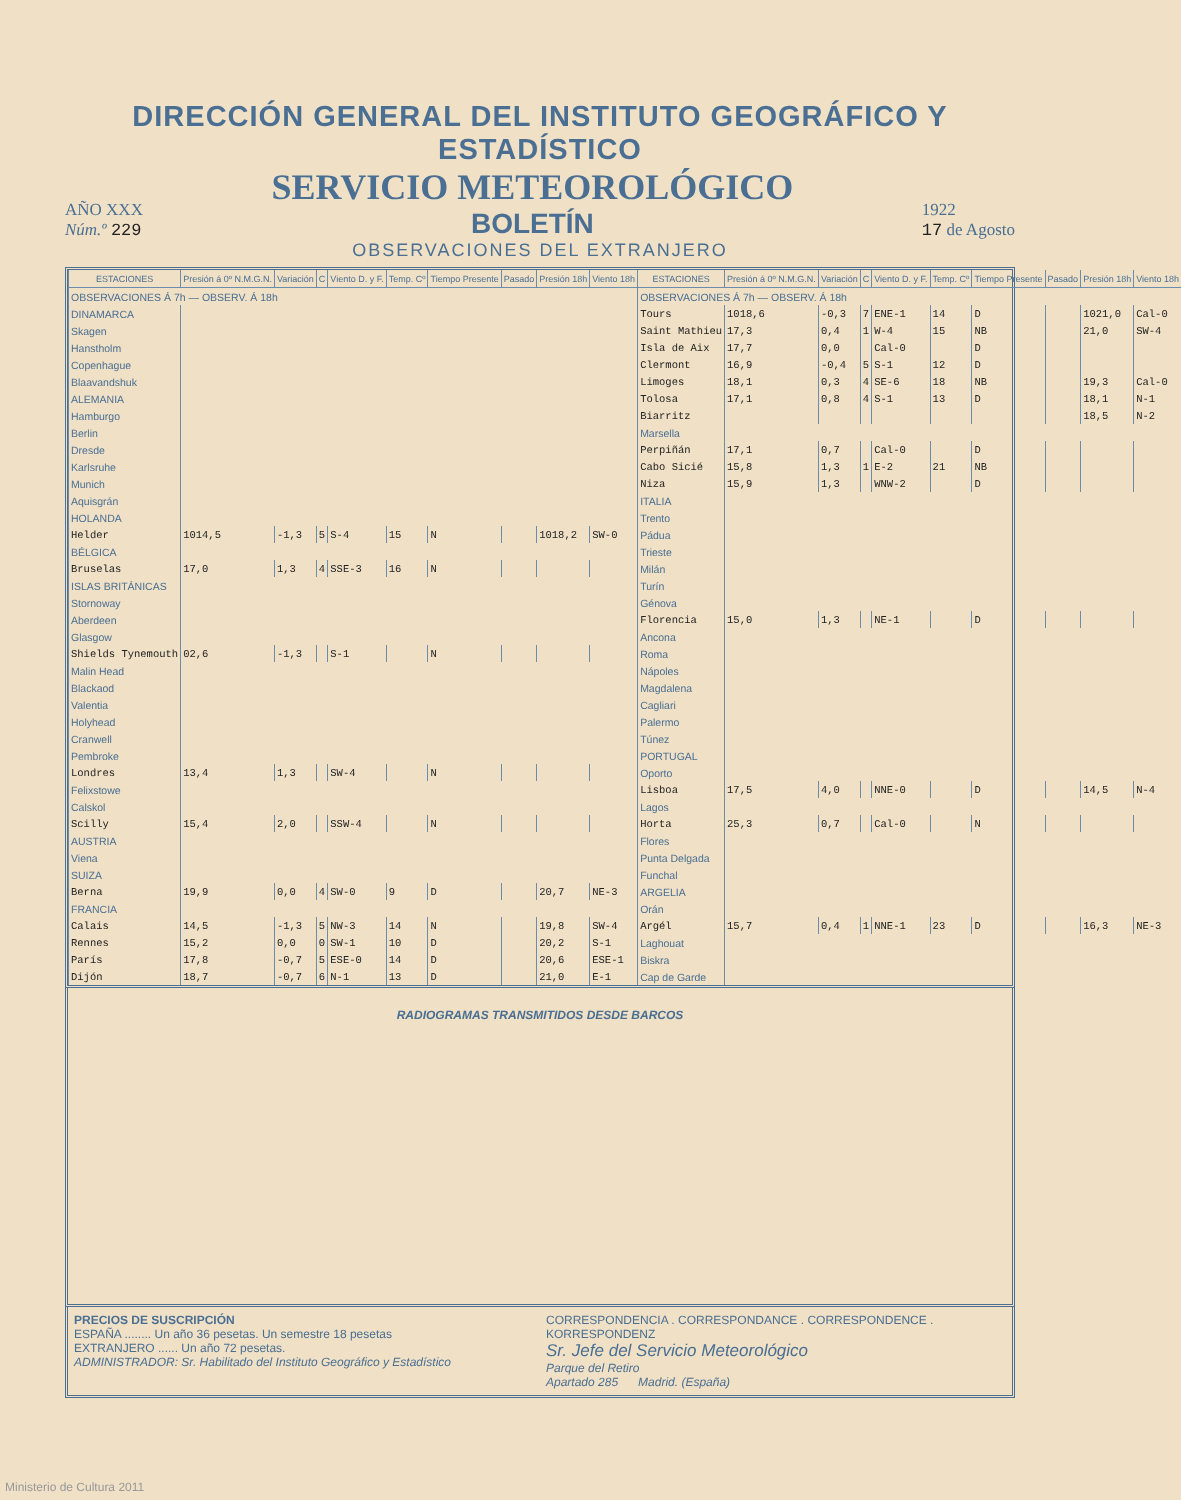DIRECCIÓN GENERAL DEL INSTITUTO GEOGRÁFICO Y ESTADÍSTICO
AÑO XXX
Núm.º 229
SERVICIO METEOROLÓGICO
BOLETÍN
1922
17 de Agosto
OBSERVACIONES DEL EXTRANJERO
| ESTACIONES | Presión á 0º N.M.G.N. | Variación | C | Viento D. y F. | Temp. Cº | Tiempo Presente | Pasado | Presión 18h | Viento 18h |
| --- | --- | --- | --- | --- | --- | --- | --- | --- | --- |
| OBSERVACIONES Á 7h — OBSERV. Á 18h | | | | | | | | | |
| DINAMARCA | | | | | | | | | |
| Skagen | | | | | | | | | |
| Hanstholm | | | | | | | | | |
| Copenhague | | | | | | | | | |
| Blaavandshuk | | | | | | | | | |
| ALEMANIA | | | | | | | | | |
| Hamburgo | | | | | | | | | |
| Berlin | | | | | | | | | |
| Dresde | | | | | | | | | |
| Karlsruhe | | | | | | | | | |
| Munich | | | | | | | | | |
| Aquisgrán | | | | | | | | | |
| HOLANDA | | | | | | | | | |
| Helder | 1014,5 | -1,3 | 5 | S-4 | 15 | N | | 1018,2 | SW-0 |
| BÉLGICA | | | | | | | | | |
| Bruselas | 17,0 | 1,3 | 4 | SSE-3 | 16 | N | | | |
| ISLAS BRITÁNICAS | | | | | | | | | |
| Stornoway | | | | | | | | | |
| Aberdeen | | | | | | | | | |
| Glasgow | | | | | | | | | |
| Shields Tynemouth | 02,6 | -1,3 | | S-1 | | N | | | |
| Malin Head | | | | | | | | | |
| Blackaod | | | | | | | | | |
| Valentia | | | | | | | | | |
| Holyhead | | | | | | | | | |
| Cranwell | | | | | | | | | |
| Pembroke | | | | | | | | | |
| Londres | 13,4 | 1,3 | | SW-4 | | N | | | |
| Felixstowe | | | | | | | | | |
| Calskol | | | | | | | | | |
| Scilly | 15,4 | 2,0 | | SSW-4 | | N | | | |
| AUSTRIA | | | | | | | | | |
| Viena | | | | | | | | | |
| SUIZA | | | | | | | | | |
| Berna | 19,9 | 0,0 | 4 | SW-0 | 9 | D | | 20,7 | NE-3 |
| FRANCIA | | | | | | | | | |
| Calais | 14,5 | -1,3 | 5 | NW-3 | 14 | N | | 19,8 | SW-4 |
| Rennes | 15,2 | 0,0 | 0 | SW-1 | 10 | D | | 20,2 | S-1 |
| París | 17,8 | -0,7 | 5 | ESE-0 | 14 | D | | 20,6 | ESE-1 |
| Dijón | 18,7 | -0,7 | 6 | N-1 | 13 | D | | 21,0 | E-1 |
| ESTACIONES | Presión á 0º N.M.G.N. | Variación | C | Viento D. y F. | Temp. Cº | Tiempo Presente | Pasado | Presión 18h | Viento 18h |
| --- | --- | --- | --- | --- | --- | --- | --- | --- | --- |
| OBSERVACIONES Á 7h — OBSERV. Á 18h | | | | | | | | | |
| Tours | 1018,6 | -0,3 | 7 | ENE-1 | 14 | D | | 1021,0 | Cal-0 |
| Saint Mathieu | 17,3 | 0,4 | 1 | W-4 | 15 | NB | | 21,0 | SW-4 |
| Isla de Aix | 17,7 | 0,0 | | Cal-0 | | D | | | |
| Clermont | 16,9 | -0,4 | 5 | S-1 | 12 | D | | | |
| Limoges | 18,1 | 0,3 | 4 | SE-6 | 18 | NB | | 19,3 | Cal-0 |
| Tolosa | 17,1 | 0,8 | 4 | S-1 | 13 | D | | 18,1 | N-1 |
| Biarritz | | | | | | | | 18,5 | N-2 |
| Marsella | | | | | | | | | |
| Perpiñán | 17,1 | 0,7 | | Cal-0 | | D | | | |
| Cabo Sicié | 15,8 | 1,3 | 1 | E-2 | 21 | NB | | | |
| Niza | 15,9 | 1,3 | | WNW-2 | | D | | | |
| ITALIA | | | | | | | | | |
| Trento | | | | | | | | | |
| Pádua | | | | | | | | | |
| Trieste | | | | | | | | | |
| Milán | | | | | | | | | |
| Turín | | | | | | | | | |
| Génova | | | | | | | | | |
| Florencia | 15,0 | 1,3 | | NE-1 | | D | | | |
| Ancona | | | | | | | | | |
| Roma | | | | | | | | | |
| Nápoles | | | | | | | | | |
| Magdalena | | | | | | | | | |
| Cagliari | | | | | | | | | |
| Palermo | | | | | | | | | |
| Túnez | | | | | | | | | |
| PORTUGAL | | | | | | | | | |
| Oporto | | | | | | | | | |
| Lisboa | 17,5 | 4,0 | | NNE-0 | | D | | 14,5 | N-4 |
| Lagos | | | | | | | | | |
| Horta | 25,3 | 0,7 | | Cal-0 | | N | | | |
| Flores | | | | | | | | | |
| Punta Delgada | | | | | | | | | |
| Funchal | | | | | | | | | |
| ARGELIA | | | | | | | | | |
| Orán | | | | | | | | | |
| Argél | 15,7 | 0,4 | 1 | NNE-1 | 23 | D | | 16,3 | NE-3 |
| Laghouat | | | | | | | | | |
| Biskra | | | | | | | | | |
| Cap de Garde | | | | | | | | | |
RADIOGRAMAS TRANSMITIDOS DESDE BARCOS
PRECIOS DE SUSCRIPCIÓN
ESPAÑA ........ Un año 36 pesetas. Un semestre 18 pesetas
EXTRANJERO ...... Un año 72 pesetas.
ADMINISTRADOR: Sr. Habilitado del Instituto Geográfico y Estadístico
CORRESPONDENCIA . CORRESPONDANCE . CORRESPONDENCE . KORRESPONDENZ
Sr. Jefe del Servicio Meteorológico
Parque del Retiro
Apartado 285 Madrid. (España)
Ministerio de Cultura 2011